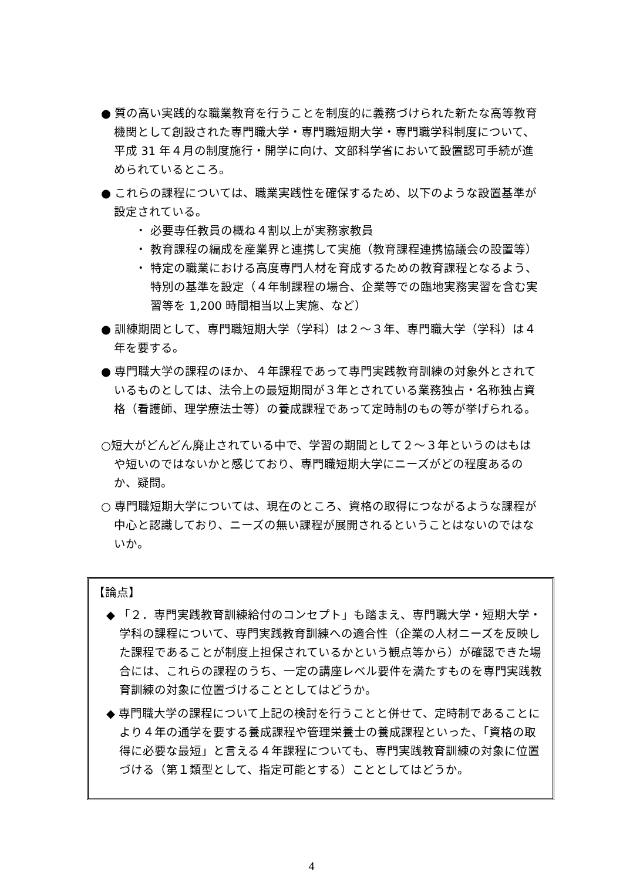● 質の高い実践的な職業教育を行うことを制度的に義務づけられた新たな高等教育機関として創設された専門職大学・専門職短期大学・専門職学科制度について、平成 31 年４月の制度施行・開学に向け、文部科学省において設置認可手続が進められているところ。
● これらの課程については、職業実践性を確保するため、以下のような設置基準が設定されている。
・ 必要専任教員の概ね４割以上が実務家教員
・ 教育課程の編成を産業界と連携して実施（教育課程連携協議会の設置等）
・ 特定の職業における高度専門人材を育成するための教育課程となるよう、特別の基準を設定（４年制課程の場合、企業等での臨地実務実習を含む実習等を 1,200 時間相当以上実施、など）
● 訓練期間として、専門職短期大学（学科）は２～３年、専門職大学（学科）は４年を要する。
● 専門職大学の課程のほか、４年課程であって専門実践教育訓練の対象外とされているものとしては、法令上の最短期間が３年とされている業務独占・名称独占資格（看護師、理学療法士等）の養成課程であって定時制のもの等が挙げられる。
○短大がどんどん廃止されている中で、学習の期間として２～３年というのはもはや短いのではないかと感じており、専門職短期大学にニーズがどの程度あるのか、疑問。
○ 専門職短期大学については、現在のところ、資格の取得につながるような課程が中心と認識しており、ニーズの無い課程が展開されるということはないのではないか。
【論点】
◆ 「２．専門実践教育訓練給付のコンセプト」も踏まえ、専門職大学・短期大学・学科の課程について、専門実践教育訓練への適合性（企業の人材ニーズを反映した課程であることが制度上担保されているかという観点等から）が確認できた場合には、これらの課程のうち、一定の講座レベル要件を満たすものを専門実践教育訓練の対象に位置づけることとしてはどうか。
◆ 専門職大学の課程について上記の検討を行うことと併せて、定時制であることにより４年の通学を要する養成課程や管理栄養士の養成課程といった、「資格の取得に必要な最短」と言える４年課程についても、専門実践教育訓練の対象に位置づける（第１類型として、指定可能とする）こととしてはどうか。
4